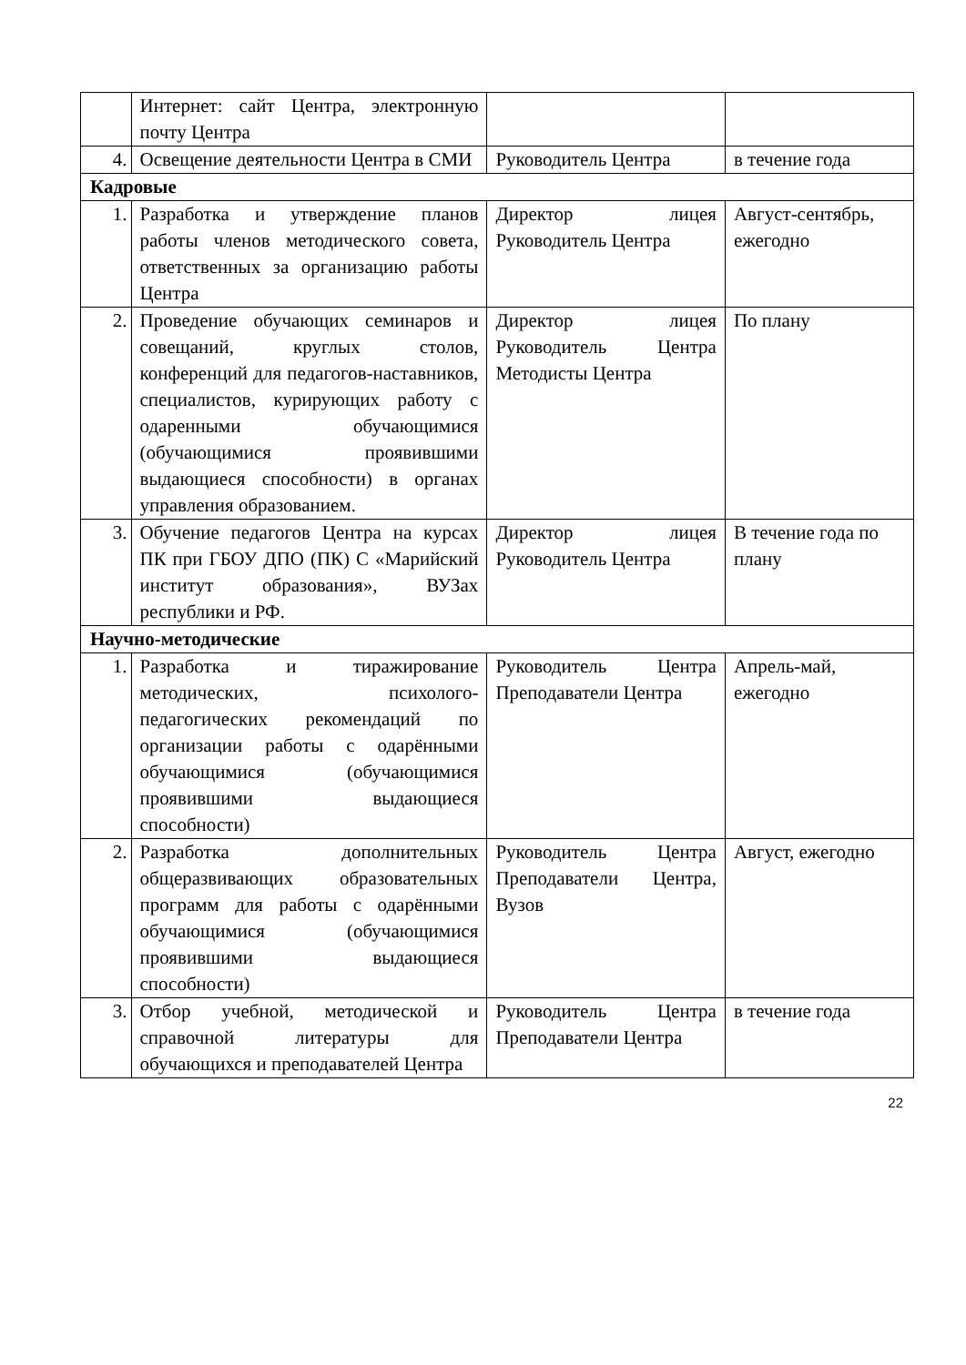| | Интернет: сайт Центра, электронную почту Центра | | |
| 4. | Освещение деятельности Центра в СМИ | Руководитель Центра | в течение года |
| Кадровые | | | |
| 1. | Разработка и утверждение планов работы членов методического совета, ответственных за организацию работы Центра | Директор лицея Руководитель Центра | Август-сентябрь, ежегодно |
| 2. | Проведение обучающих семинаров и совещаний, круглых столов, конференций для педагогов-наставников, специалистов, курирующих работу с одаренными обучающимися (обучающимися проявившими выдающиеся способности) в органах управления образованием. | Директор лицея Руководитель Центра Методисты Центра | По плану |
| 3. | Обучение педагогов Центра на курсах ПК при ГБОУ ДПО (ПК) С «Марийский институт образования», ВУЗах республики и РФ. | Директор лицея Руководитель Центра | В течение года по плану |
| Научно-методические | | | |
| 1. | Разработка и тиражирование методических, психолого-педагогических рекомендаций по организации работы с одарёнными обучающимися (обучающимися проявившими выдающиеся способности) | Руководитель Центра Преподаватели Центра | Апрель-май, ежегодно |
| 2. | Разработка дополнительных общеразвивающих образовательных программ для работы с одарёнными обучающимися (обучающимися проявившими выдающиеся способности) | Руководитель Центра Преподаватели Центра, Вузов | Август, ежегодно |
| 3. | Отбор учебной, методической и справочной литературы для обучающихся и преподавателей Центра | Руководитель Центра Преподаватели Центра | в течение года |
22